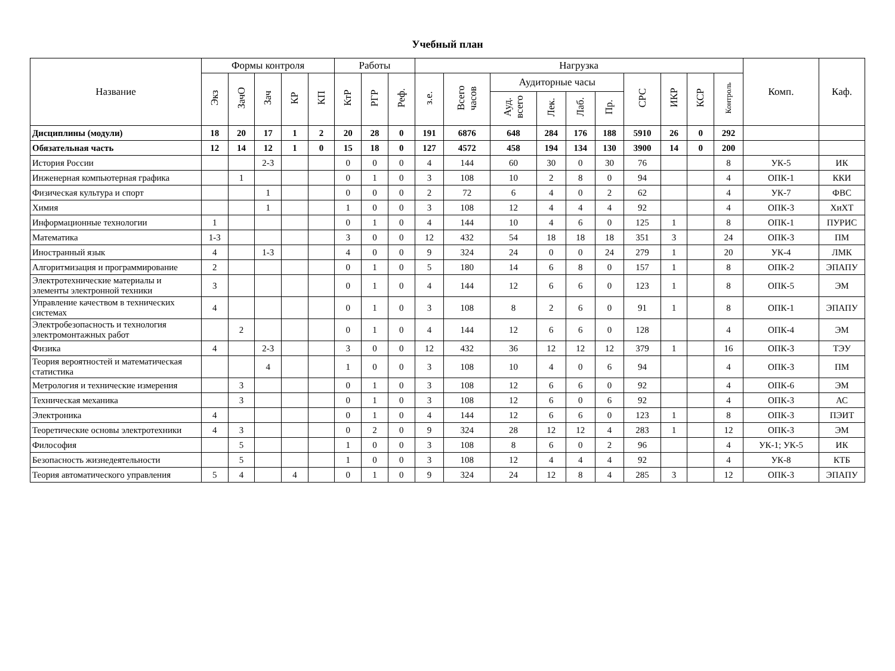Учебный план
| Название | Формы контроля | | | | | Работы | | | Нагрузка | | | | | | | | | | Комп. | Каф. |
| --- | --- | --- | --- | --- | --- | --- | --- | --- | --- | --- | --- | --- | --- | --- | --- | --- | --- | --- | --- | --- |
| | Экз | ЗачО | Зач | КР | КП | КтР | РГР | Реф. | з.е. | Всего часов | Аудиторные часы | | | | СРС | ИКР | КСР | Контроль | | |
| | | | | | | | | | | | Ауд. всего | Лек. | Лаб. | Пр. | | | | | | |
| Дисциплины (модули) | 18 | 20 | 17 | 1 | 2 | 20 | 28 | 0 | 191 | 6876 | 648 | 284 | 176 | 188 | 5910 | 26 | 0 | 292 | | |
| Обязательная часть | 12 | 14 | 12 | 1 | 0 | 15 | 18 | 0 | 127 | 4572 | 458 | 194 | 134 | 130 | 3900 | 14 | 0 | 200 | | |
| История России | | | 2-3 | | | 0 | 0 | 0 | 4 | 144 | 60 | 30 | 0 | 30 | 76 | | | 8 | УК-5 | ИК |
| Инженерная компьютерная графика | | 1 | | | | 0 | 1 | 0 | 3 | 108 | 10 | 2 | 8 | 0 | 94 | | | 4 | ОПК-1 | ККИ |
| Физическая культура и спорт | | | 1 | | | 0 | 0 | 0 | 2 | 72 | 6 | 4 | 0 | 2 | 62 | | | 4 | УК-7 | ФВС |
| Химия | | | 1 | | | 1 | 0 | 0 | 3 | 108 | 12 | 4 | 4 | 4 | 92 | | | 4 | ОПК-3 | ХиХТ |
| Информационные технологии | 1 | | | | | 0 | 1 | 0 | 4 | 144 | 10 | 4 | 6 | 0 | 125 | 1 | | 8 | ОПК-1 | ПУРИС |
| Математика | 1-3 | | | | | 3 | 0 | 0 | 12 | 432 | 54 | 18 | 18 | 18 | 351 | 3 | | 24 | ОПК-3 | ПМ |
| Иностранный язык | 4 | | 1-3 | | | 4 | 0 | 0 | 9 | 324 | 24 | 0 | 0 | 24 | 279 | 1 | | 20 | УК-4 | ЛМК |
| Алгоритмизация и программирование | 2 | | | | | 0 | 1 | 0 | 5 | 180 | 14 | 6 | 8 | 0 | 157 | 1 | | 8 | ОПК-2 | ЭПАПУ |
| Электротехнические материалы и элементы электронной техники | 3 | | | | | 0 | 1 | 0 | 4 | 144 | 12 | 6 | 6 | 0 | 123 | 1 | | 8 | ОПК-5 | ЭМ |
| Управление качеством в технических системах | 4 | | | | | 0 | 1 | 0 | 3 | 108 | 8 | 2 | 6 | 0 | 91 | 1 | | 8 | ОПК-1 | ЭПАПУ |
| Электробезопасность и технология электромонтажных работ | | 2 | | | | 0 | 1 | 0 | 4 | 144 | 12 | 6 | 6 | 0 | 128 | | | 4 | ОПК-4 | ЭМ |
| Физика | 4 | | 2-3 | | | 3 | 0 | 0 | 12 | 432 | 36 | 12 | 12 | 12 | 379 | 1 | | 16 | ОПК-3 | ТЭУ |
| Теория вероятностей и математическая статистика | | | 4 | | | 1 | 0 | 0 | 3 | 108 | 10 | 4 | 0 | 6 | 94 | | | 4 | ОПК-3 | ПМ |
| Метрология и технические измерения | | 3 | | | | 0 | 1 | 0 | 3 | 108 | 12 | 6 | 6 | 0 | 92 | | | 4 | ОПК-6 | ЭМ |
| Техническая механика | | 3 | | | | 0 | 1 | 0 | 3 | 108 | 12 | 6 | 0 | 6 | 92 | | | 4 | ОПК-3 | АС |
| Электроника | 4 | | | | | 0 | 1 | 0 | 4 | 144 | 12 | 6 | 6 | 0 | 123 | 1 | | 8 | ОПК-3 | ПЭИТ |
| Теоретические основы электротехники | 4 | 3 | | | | 0 | 2 | 0 | 9 | 324 | 28 | 12 | 12 | 4 | 283 | 1 | | 12 | ОПК-3 | ЭМ |
| Философия | | 5 | | | | 1 | 0 | 0 | 3 | 108 | 8 | 6 | 0 | 2 | 96 | | | 4 | УК-1; УК-5 | ИК |
| Безопасность жизнедеятельности | | 5 | | | | 1 | 0 | 0 | 3 | 108 | 12 | 4 | 4 | 4 | 92 | | | 4 | УК-8 | КТБ |
| Теория автоматического управления | 5 | 4 | | 4 | | 0 | 1 | 0 | 9 | 324 | 24 | 12 | 8 | 4 | 285 | 3 | | 12 | ОПК-3 | ЭПАПУ |